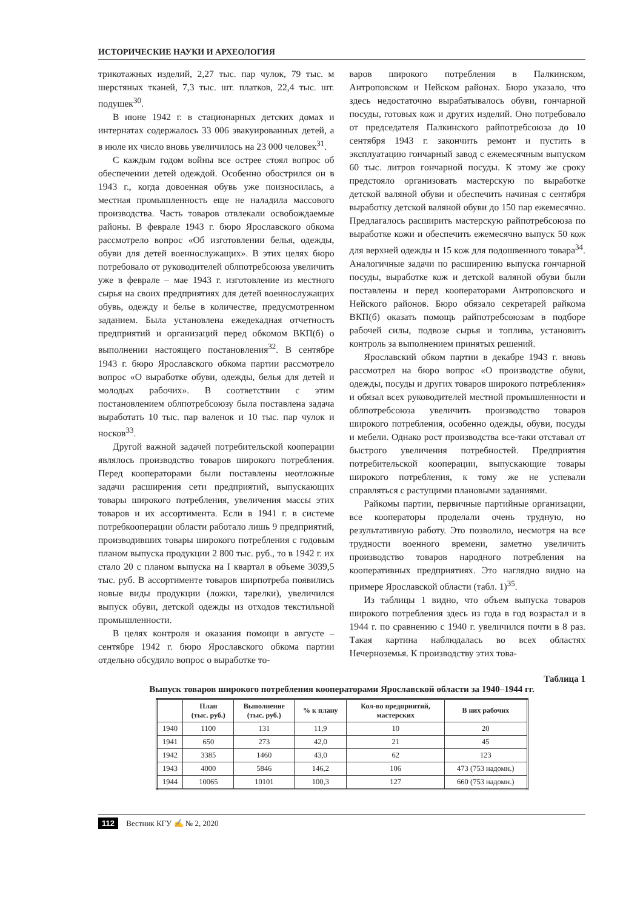ИСТОРИЧЕСКИЕ НАУКИ И АРХЕОЛОГИЯ
трикотажных изделий, 2,27 тыс. пар чулок, 79 тыс. м шерстяных тканей, 7,3 тыс. шт. платков, 22,4 тыс. шт. подушек<sup>30</sup>.
В июне 1942 г. в стационарных детских домах и интернатах содержалось 33 006 эвакуированных детей, а в июле их число вновь увеличилось на 23 000 человек<sup>31</sup>.
С каждым годом войны все острее стоял вопрос об обеспечении детей одеждой. Особенно обострился он в 1943 г., когда довоенная обувь уже поизносилась, а местная промышленность еще не наладила массового производства. Часть товаров отвлекали освобождаемые районы. В феврале 1943 г. бюро Ярославского обкома рассмотрело вопрос «Об изготовлении белья, одежды, обуви для детей военнослужащих». В этих целях бюро потребовало от руководителей облпотребсоюза увеличить уже в феврале – мае 1943 г. изготовление из местного сырья на своих предприятиях для детей военнослужащих обувь, одежду и белье в количестве, предусмотренном заданием. Была установлена ежедекадная отчетность предприятий и организаций перед обкомом ВКП(б) о выполнении настоящего постановления<sup>32</sup>. В сентябре 1943 г. бюро Ярославского обкома партии рассмотрело вопрос «О выработке обуви, одежды, белья для детей и молодых рабочих». В соответствии с этим постановлением облпотребсоюзу была поставлена задача выработать 10 тыс. пар валенок и 10 тыс. пар чулок и носков<sup>33</sup>.
Другой важной задачей потребительской кооперации являлось производство товаров широкого потребления. Перед кооператорами были поставлены неотложные задачи расширения сети предприятий, выпускающих товары широкого потребления, увеличения массы этих товаров и их ассортимента. Если в 1941 г. в системе потребкооперации области работало лишь 9 предприятий, производивших товары широкого потребления с годовым планом выпуска продукции 2 800 тыс. руб., то в 1942 г. их стало 20 с планом выпуска на I квартал в объеме 3039,5 тыс. руб. В ассортименте товаров ширпотреба появились новые виды продукции (ложки, тарелки), увеличился выпуск обуви, детской одежды из отходов текстильной промышленности.
В целях контроля и оказания помощи в августе – сентябре 1942 г. бюро Ярославского обкома партии отдельно обсудило вопрос о выработке то-
варов широкого потребления в Палкинском, Антроповском и Нейском районах. Бюро указало, что здесь недостаточно вырабатывалось обуви, гончарной посуды, готовых кож и других изделий. Оно потребовало от председателя Палкинского райпотребсоюза до 10 сентября 1943 г. закончить ремонт и пустить в эксплуатацию гончарный завод с ежемесячным выпуском 60 тыс. литров гончарной посуды. К этому же сроку предстояло организовать мастерскую по выработке детской валяной обуви и обеспечить начиная с сентября выработку детской валяной обуви до 150 пар ежемесячно. Предлагалось расширить мастерскую райпотребсоюза по выработке кожи и обеспечить ежемесячно выпуск 50 кож для верхней одежды и 15 кож для подошвенного товара<sup>34</sup>. Аналогичные задачи по расширению выпуска гончарной посуды, выработке кож и детской валяной обуви были поставлены и перед кооператорами Антроповского и Нейского районов. Бюро обязало секретарей райкома ВКП(б) оказать помощь райпотребсоюзам в подборе рабочей силы, подвозе сырья и топлива, установить контроль за выполнением принятых решений.
Ярославский обком партии в декабре 1943 г. вновь рассмотрел на бюро вопрос «О производстве обуви, одежды, посуды и других товаров широкого потребления» и обязал всех руководителей местной промышленности и облпотребсоюза увеличить производство товаров широкого потребления, особенно одежды, обуви, посуды и мебели. Однако рост производства все-таки отставал от быстрого увеличения потребностей. Предприятия потребительской кооперации, выпускающие товары широкого потребления, к тому же не успевали справляться с растущими плановыми заданиями.
Райкомы партии, первичные партийные организации, все кооператоры проделали очень трудную, но результативную работу. Это позволило, несмотря на все трудности военного времени, заметно увеличить производство товаров народного потребления на кооперативных предприятиях. Это наглядно видно на примере Ярославской области (табл. 1)<sup>35</sup>.
Из таблицы 1 видно, что объем выпуска товаров широкого потребления здесь из года в год возрастал и в 1944 г. по сравнению с 1940 г. увеличился почти в 8 раз. Такая картина наблюдалась во всех областях Нечерноземья. К производству этих това-
Таблица 1
Выпуск товаров широкого потребления кооператорами Ярославской области за 1940–1944 гг.
| | План (тыс. руб.) | Выполнение (тыс. руб.) | % к плану | Кол-во предприятий, мастерских | В них рабочих |
| --- | --- | --- | --- | --- | --- |
| 1940 | 1100 | 131 | 11,9 | 10 | 20 |
| 1941 | 650 | 273 | 42,0 | 21 | 45 |
| 1942 | 3385 | 1460 | 43,0 | 62 | 123 |
| 1943 | 4000 | 5846 | 146,2 | 106 | 473 (753 надомн.) |
| 1944 | 10065 | 10101 | 100,3 | 127 | 660 (753 надомн.) |
112 Вестник КГУ ✍ № 2, 2020